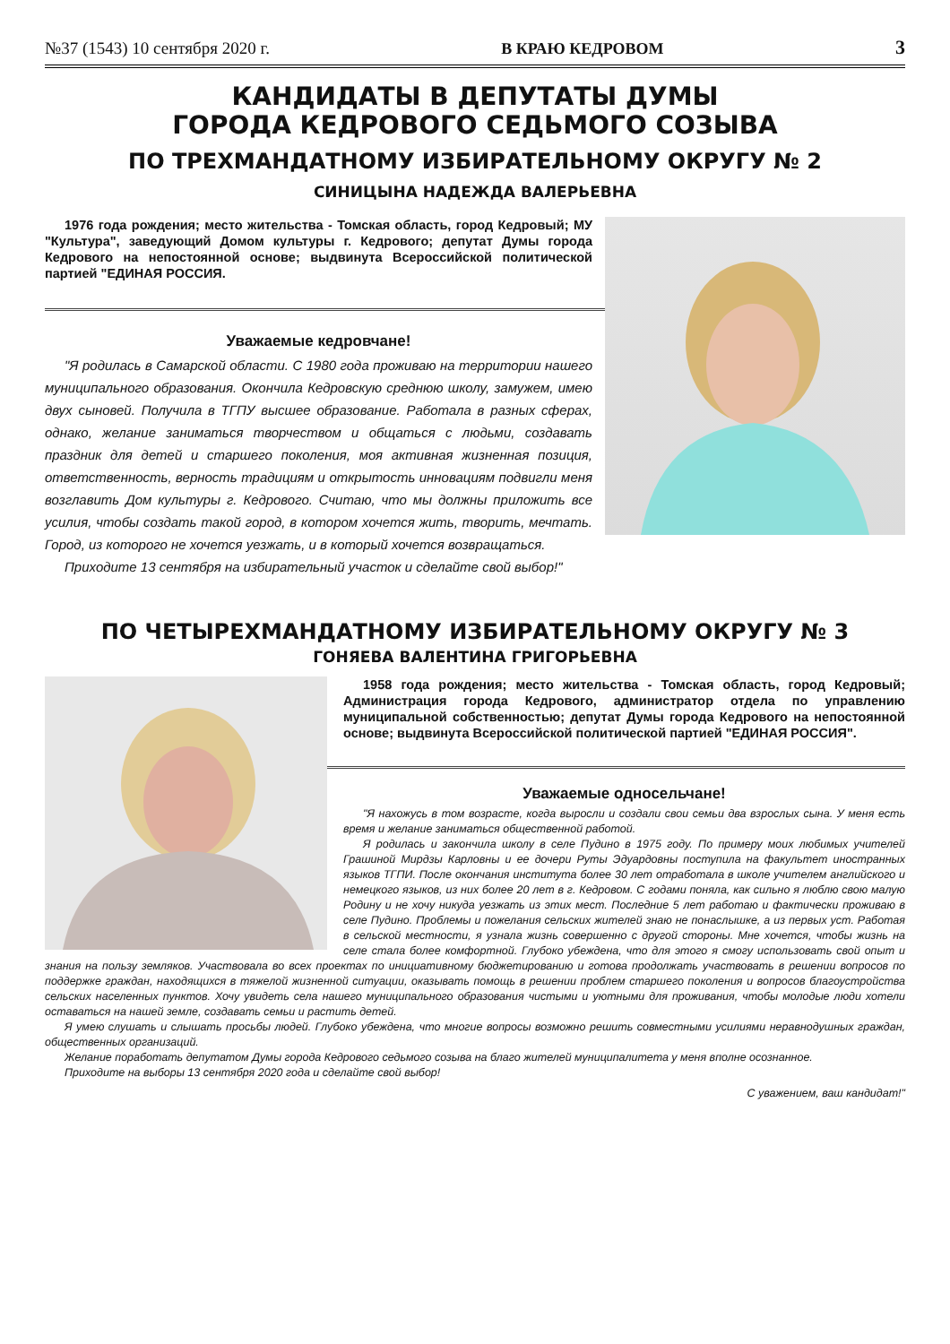№37 (1543) 10 сентября 2020 г. В КРАЮ КЕДРОВОМ 3
КАНДИДАТЫ В ДЕПУТАТЫ ДУМЫ
ГОРОДА КЕДРОВОГО СЕДЬМОГО СОЗЫВА
ПО ТРЕХМАНДАТНОМУ ИЗБИРАТЕЛЬНОМУ ОКРУГУ № 2
СИНИЦЫНА НАДЕЖДА ВАЛЕРЬЕВНА
1976 года рождения; место жительства - Томская область, город Кедровый; МУ "Культура", заведующий Домом культуры г. Кедрового; депутат Думы города Кедрового на непостоянной основе; выдвинута Всероссийской политической партией "ЕДИНАЯ РОССИЯ.
Уважаемые кедровчане!
"Я родилась в Самарской области. С 1980 года проживаю на территории нашего муниципального образования. Окончила Кедровскую среднюю школу, замужем, имею двух сыновей. Получила в ТГПУ высшее образование. Работала в разных сферах, однако, желание заниматься творчеством и общаться с людьми, создавать праздник для детей и старшего поколения, моя активная жизненная позиция, ответственность, верность традициям и открытость инновациям подвигли меня возглавить Дом культуры г. Кедрового. Считаю, что мы должны приложить все усилия, чтобы создать такой город, в котором хочется жить, творить, мечтать. Город, из которого не хочется уезжать, и в который хочется возвращаться.
Приходите 13 сентября на избирательный участок и сделайте свой выбор!"
ПО ЧЕТЫРЕХМАНДАТНОМУ ИЗБИРАТЕЛЬНОМУ ОКРУГУ № 3
ГОНЯЕВА ВАЛЕНТИНА ГРИГОРЬЕВНА
1958 года рождения; место жительства - Томская область, город Кедровый; Администрация города Кедрового, администратор отдела по управлению муниципальной собственностью; депутат Думы города Кедрового на непостоянной основе; выдвинута Всероссийской политической партией "ЕДИНАЯ РОССИЯ".
Уважаемые односельчане!
"Я нахожусь в том возрасте, когда выросли и создали свои семьи два взрослых сына. У меня есть время и желание заниматься общественной работой.
Я родилась и закончила школу в селе Пудино в 1975 году. По примеру моих любимых учителей Грашиной Мирдзы Карловны и ее дочери Руты Эдуардовны поступила на факультет иностранных языков ТГПИ. После окончания института более 30 лет отработала в школе учителем английского и немецкого языков, из них более 20 лет в г. Кедровом. С годами поняла, как сильно я люблю свою малую Родину и не хочу никуда уезжать из этих мест. Последние 5 лет работаю и фактически проживаю в селе Пудино. Проблемы и пожелания сельских жителей знаю не понаслышке, а из первых уст. Работая в сельской местности, я узнала жизнь совершенно с другой стороны. Мне хочется, чтобы жизнь на селе стала более комфортной. Глубоко убеждена, что для этого я смогу использовать свой опыт и знания на пользу земляков. Участвовала во всех проектах по инициативному бюджетированию и готова продолжать участвовать в решении вопросов по поддержке граждан, находящихся в тяжелой жизненной ситуации, оказывать помощь в решении проблем старшего поколения и вопросов благоустройства сельских населенных пунктов. Хочу увидеть села нашего муниципального образования чистыми и уютными для проживания, чтобы молодые люди хотели оставаться на нашей земле, создавать семьи и растить детей.
Я умею слушать и слышать просьбы людей. Глубоко убеждена, что многие вопросы возможно решить совместными усилиями неравнодушных граждан, общественных организаций.
Желание поработать депутатом Думы города Кедрового седьмого созыва на благо жителей муниципалитета у меня вполне осознанное.
Приходите на выборы 13 сентября 2020 года и сделайте свой выбор!
С уважением, ваш кандидат!"